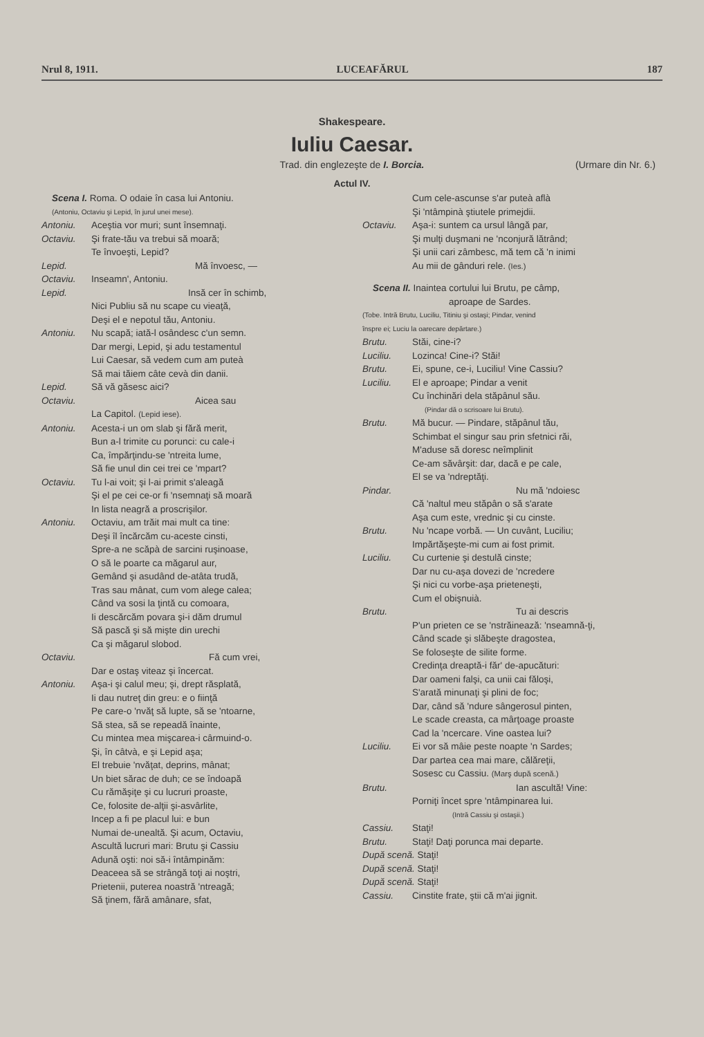Nrul 8, 1911. LUCEAFĂRUL 187
Shakespeare.
Iuliu Caesar.
Trad. din englezeşte de I. Borcia. (Urmare din Nr. 6.)
Actul IV.
Scena I. Roma. O odaie în casa lui Antoniu.
(Antoniu, Octaviu şi Lepid, în jurul unei mese).
Antoniu. Aceştia vor muri; sunt însemnaţi.
Octaviu. Şi frate-tău va trebui să moară;
Te învoeşti, Lepid?
Lepid. Mă învoesc, —
Octaviu. Inseamn', Antoniu.
Lepid. Insă cer în schimb,
Nici Publiu să nu scape cu vieaţă,
Deşi el e nepotul tău, Antoniu.
Antoniu. Nu scapă; iată-l osândesc c'un semn.
Dar mergi, Lepid, şi adu testamentul
Lui Caesar, să vedem cum am puteà
Să mai tăiem câte cevà din danii.
Lepid. Să vă găsesc aici?
Octaviu. Aicea sau
La Capitol. (Lepid iese).
Antoniu. Acesta-i un om slab şi fără merit,
Bun a-l trimite cu porunci: cu cale-i
Ca, împărţindu-se 'ntreita lume,
Să fie unul din cei trei ce 'mpart?
Octaviu. Tu l-ai voit; şi l-ai primit s'aleagă
Şi el pe cei ce-or fi 'nsemnaţi să moară
In lista neagră a proscrişilor.
Antoniu. Octaviu, am trăit mai mult ca tine:
Deşi îl încărcăm cu-aceste cinsti,
Spre-a ne scăpà de sarcini ruşinoase,
O să le poarte ca măgarul aur,
Gemând şi asudând de-atâta trudă,
Tras sau mânat, cum vom alege calea;
Când va sosi la ţintă cu comoara,
Ii descărcăm povara şi-i dăm drumul
Să pască şi să mişte din urechi
Ca şi măgarul slobod.
Octaviu. Fă cum vrei,
Dar e ostaş viteaz şi încercat.
Antoniu. Aşa-i şi calul meu; şi, drept răsplată,
Ii dau nutreţ din greu: e o fiinţă
Pe care-o 'nvăţ să lupte, să se 'ntoarne,
Să stea, să se repeadă înainte,
Cu mintea mea mişcarea-i cârmuind-o.
Şi, în câtvà, e şi Lepid aşa;
El trebuie 'nvăţat, deprins, mânat;
Un biet sărac de duh; ce se îndoapă
Cu rămăşiţe şi cu lucruri proaste,
Ce, folosite de-alţii şi-asvârlite,
Incep a fi pe placul lui: e bun
Numai de-unealtă. Şi acum, Octaviu,
Ascultă lucruri mari: Brutu şi Cassiu
Adună oşti: noi să-i întâmpinăm:
Deaceea să se strângă toţi ai noştri,
Prietenii, puterea noastră 'ntreagă;
Să ţinem, fără amânare, sfat,
Cum cele-ascunse s'ar puteà aflà
Şi 'ntâmpinà ştiutele primejdii.
Octaviu. Aşa-i: suntem ca ursul lângă par,
Şi mulţi duşmani ne 'nconjură lătrând;
Şi unii cari zâmbesc, mă tem că 'n inimi
Au mii de gânduri rele. (Ies.)
Scena II. Inaintea cortului lui Brutu, pe câmp,
aproape de Sardes.
(Tobe. Intră Brutu, Luciliu, Titiniu şi ostaşi; Pindar, venind
înspre ei; Luciu la oarecare depărtare.)
Brutu. Stăi, cine-i?
Luciliu. Lozinca! Cine-i? Stăi!
Brutu. Ei, spune, ce-i, Luciliu! Vine Cassiu?
Luciliu. El e aproape; Pindar a venit
Cu închinări dela stăpânul său.
(Pindar dă o scrisoare lui Brutu).
Brutu. Mă bucur. — Pindare, stăpânul tău,
Schimbat el singur sau prin sfetnici răi,
M'aduse să doresc neîmplinit
Ce-am săvârşit: dar, dacă e pe cale,
El se va 'ndreptăţi.
Pindar. Nu mă 'ndoiesc
Că 'naltul meu stăpân o să s'arate
Aşa cum este, vrednic şi cu cinste.
Brutu. Nu 'ncape vorbă. — Un cuvânt, Luciliu;
Impărtăşeşte-mi cum ai fost primit.
Luciliu. Cu curtenie şi destulă cinste;
Dar nu cu-aşa dovezi de 'ncredere
Şi nici cu vorbe-aşa prieteneşti,
Cum el obişnuià.
Brutu. Tu ai descris
P'un prieten ce se 'nstrăinează: 'nseamnă-ţi,
Când scade şi slăbeşte dragostea,
Se foloseşte de silite forme.
Credinţa dreaptă-i făr' de-apucături:
Dar oameni falşi, ca unii cai făloşi,
S'arată minunaţi şi plini de foc;
Dar, când să 'ndure sângerosul pinten,
Le scade creasta, ca mârţoage proaste
Cad la 'ncercare. Vine oastea lui?
Luciliu. Ei vor să mâie peste noapte 'n Sardes;
Dar partea cea mai mare, călăreţii,
Sosesc cu Cassiu. (Marş după scenă.)
Brutu. Ian ascultă! Vine:
Porniţi încet spre 'ntâmpinarea lui.
(Intră Cassiu şi ostaşii.)
Cassiu. Staţi!
Brutu. Staţi! Daţi porunca mai departe.
După scenă. Staţi!
După scenă. Staţi!
După scenă. Staţi!
Cassiu. Cinstite frate, ştii că m'ai jignit.